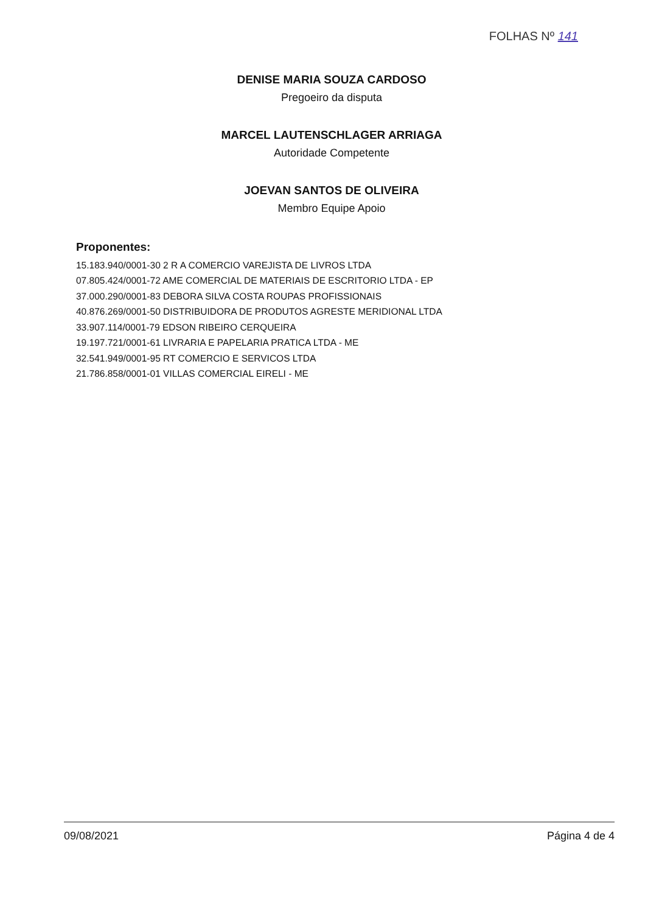FOLHAS Nº 141
DENISE MARIA SOUZA CARDOSO
Pregoeiro da disputa
MARCEL LAUTENSCHLAGER ARRIAGA
Autoridade Competente
JOEVAN SANTOS DE OLIVEIRA
Membro Equipe Apoio
Proponentes:
15.183.940/0001-30 2 R A COMERCIO VAREJISTA DE LIVROS LTDA
07.805.424/0001-72 AME COMERCIAL DE MATERIAIS DE ESCRITORIO LTDA - EP
37.000.290/0001-83 DEBORA SILVA COSTA ROUPAS PROFISSIONAIS
40.876.269/0001-50 DISTRIBUIDORA DE PRODUTOS AGRESTE MERIDIONAL LTDA
33.907.114/0001-79 EDSON RIBEIRO CERQUEIRA
19.197.721/0001-61 LIVRARIA E PAPELARIA PRATICA LTDA - ME
32.541.949/0001-95 RT COMERCIO E SERVICOS LTDA
21.786.858/0001-01 VILLAS COMERCIAL EIRELI - ME
09/08/2021 Página 4 de 4